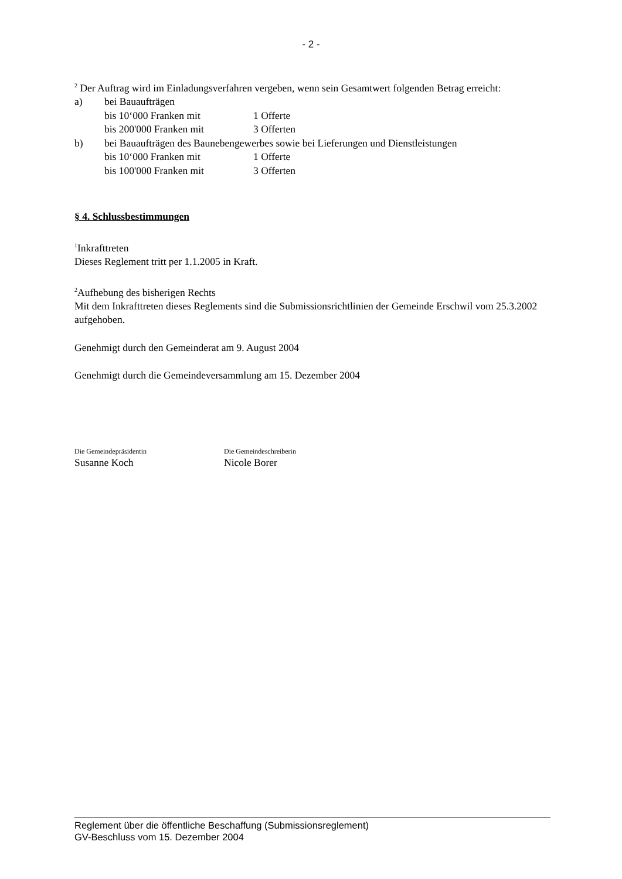- 2 -
<sup>2</sup> Der Auftrag wird im Einladungsverfahren vergeben, wenn sein Gesamtwert folgenden Betrag erreicht:
a) bei Bauaufträgen
bis 10‘000 Franken mit 1 Offerte
bis 200'000 Franken mit 3 Offerten
b) bei Bauaufträgen des Baunebengewerbes sowie bei Lieferungen und Dienstleistungen
bis 10‘000 Franken mit 1 Offerte
bis 100'000 Franken mit 3 Offerten
§ 4. Schlussbestimmungen
<sup>1</sup> Inkrafttreten
Dieses Reglement tritt per 1.1.2005 in Kraft.
<sup>2</sup> Aufhebung des bisherigen Rechts
Mit dem Inkrafttreten dieses Reglements sind die Submissionsrichtlinien der Gemeinde Erschwil vom 25.3.2002 aufgehoben.
Genehmigt durch den Gemeinderat am 9. August 2004
Genehmigt durch die Gemeindeversammlung am 15. Dezember 2004
Die Gemeindepräsidentin
Susanne Koch
Die Gemeindeschreiberin
Nicole Borer
Reglement über die öffentliche Beschaffung (Submissionsreglement)
GV-Beschluss vom 15. Dezember 2004